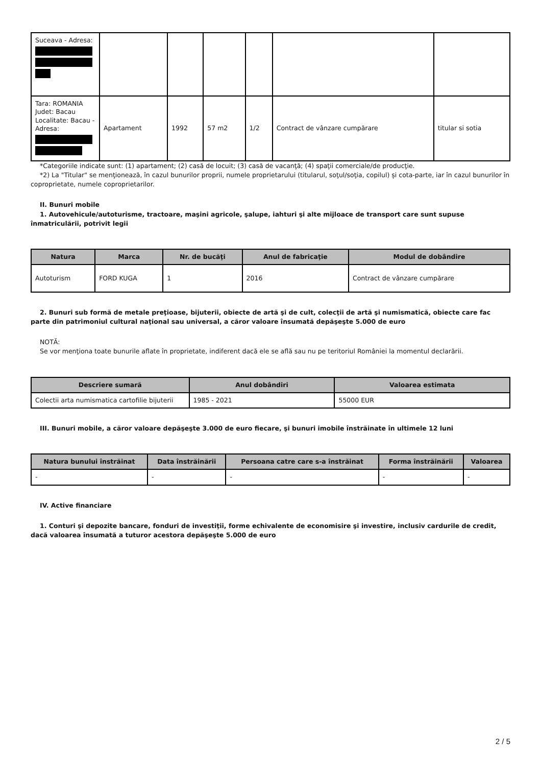| Suceava - Adresa: | | | | | | |
| Tara: ROMANIA Judet: Bacau Localitate: Bacau - Adresa: | Apartament | 1992 | 57 m2 | 1/2 | Contract de vânzare cumpărare | titular si sotia |
*Categoriile indicate sunt: (1) apartament; (2) casă de locuit; (3) casă de vacanţă; (4) spaţii comerciale/de producţie.
*2) La "Titular" se menţionează, în cazul bunurilor proprii, numele proprietarului (titularul, soţul/soţia, copilul) și cota-parte, iar în cazul bunurilor în coproprietate, numele coproprietarilor.
II. Bunuri mobile
1. Autovehicule/autoturisme, tractoare, maşini agricole, şalupe, iahturi şi alte mijloace de transport care sunt supuse înmatriculării, potrivit legii
| Natura | Marca | Nr. de bucăţi | Anul de fabricaţie | Modul de dobândire |
| --- | --- | --- | --- | --- |
| Autoturism | FORD KUGA | 1 | 2016 | Contract de vânzare cumpărare |
2. Bunuri sub formă de metale preţioase, bijuterii, obiecte de artă şi de cult, colecţii de artă şi numismatică, obiecte care fac parte din patrimoniul cultural naţional sau universal, a căror valoare însumată depăşeşte 5.000 de euro
NOTĂ:
Se vor menţiona toate bunurile aflate în proprietate, indiferent dacă ele se află sau nu pe teritoriul României la momentul declarării.
| Descriere sumară | Anul dobândiri | Valoarea estimata |
| --- | --- | --- |
| Colectii arta numismatica cartofilie bijuterii | 1985 - 2021 | 55000 EUR |
III. Bunuri mobile, a căror valoare depăşeşte 3.000 de euro fiecare, şi bunuri imobile înstrăinate în ultimele 12 luni
| Natura bunului înstrăinat | Data înstrăinării | Persoana catre care s-a înstrăinat | Forma înstrăinării | Valoarea |
| --- | --- | --- | --- | --- |
| - | - | - | - | - |
IV. Active financiare
1. Conturi şi depozite bancare, fonduri de investiţii, forme echivalente de economisire şi investire, inclusiv cardurile de credit, dacă valoarea însumată a tuturor acestora depăşeşte 5.000 de euro
2 / 5